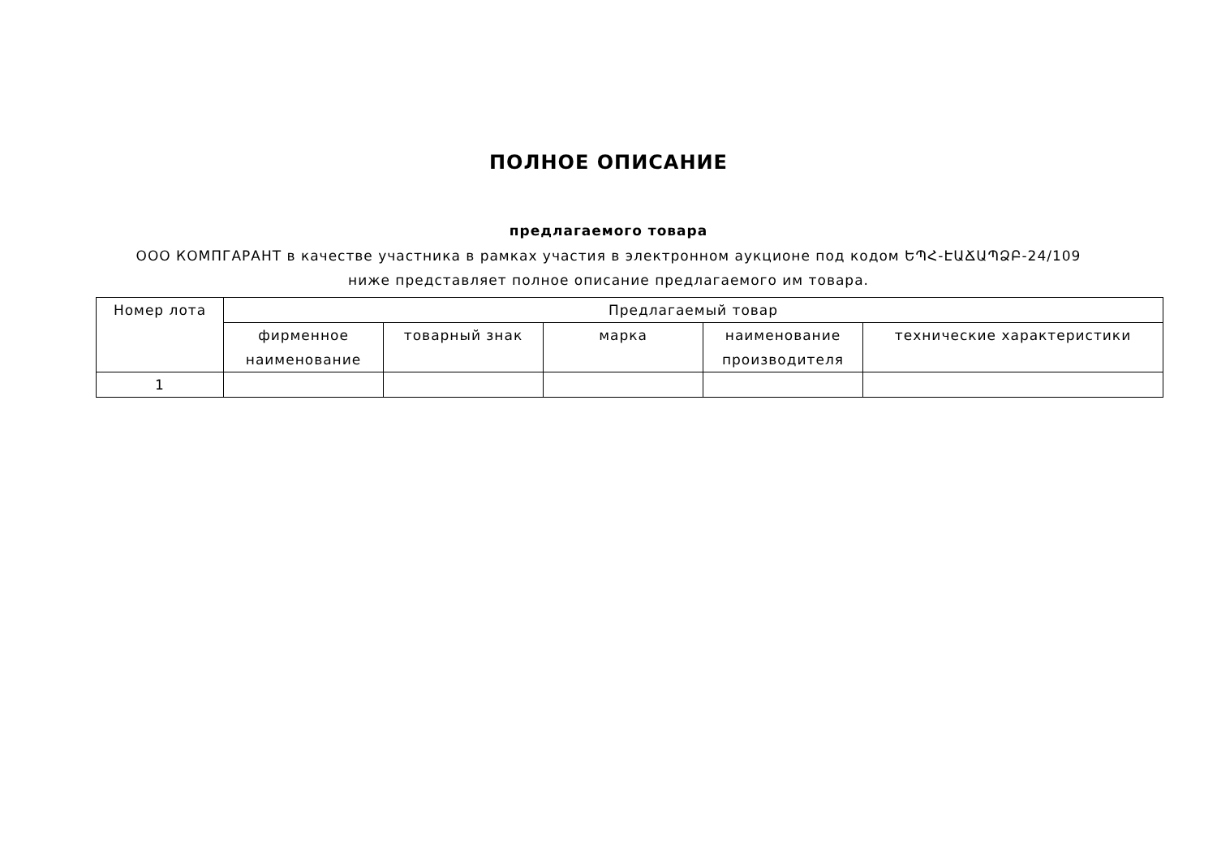ПОЛНОЕ ОПИСАНИЕ
предлагаемого товара
ООО КОМПГАРАНТ в качестве участника в рамках участия в электронном аукционе под кодом ԵՊՀ-ԷԱՃԱՊՁԲ-24/109 ниже представляет полное описание предлагаемого им товара.
| Номер лота | Предлагаемый товар | | | | |
| --- | --- | --- | --- | --- | --- |
| | фирменное наименование | товарный знак | марка | наименование производителя | технические характеристики |
| 1 | | | | | |